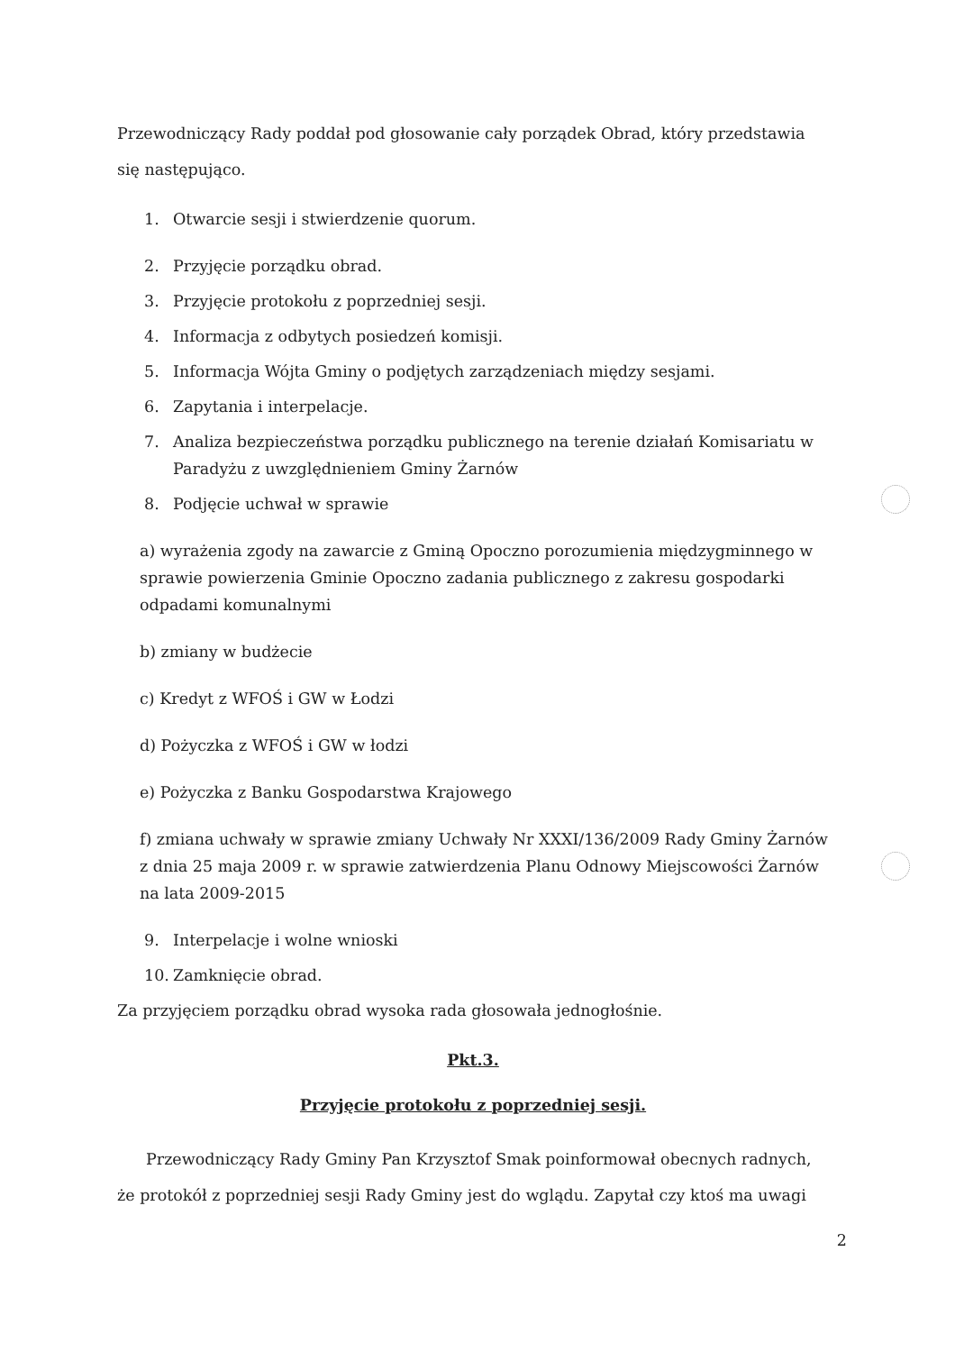Przewodniczący Rady poddał pod głosowanie cały porządek Obrad, który przedstawia się następująco.
1. Otwarcie sesji i stwierdzenie quorum.
2. Przyjęcie porządku obrad.
3. Przyjęcie protokołu z poprzedniej sesji.
4. Informacja z odbytych posiedzeń komisji.
5. Informacja Wójta Gminy o podjętych zarządzeniach między sesjami.
6. Zapytania i interpelacje.
7. Analiza bezpieczeństwa porządku publicznego na terenie działań Komisariatu w Paradyżu z uwzględnieniem Gminy Żarnów
8. Podjęcie uchwał w sprawie
a) wyrażenia zgody na zawarcie z Gminą Opoczno porozumienia międzygminnego w sprawie powierzenia Gminie Opoczno zadania publicznego z zakresu gospodarki odpadami komunalnymi
b) zmiany w budżecie
c) Kredyt z WFOŚ i GW w Łodzi
d) Pożyczka z WFOŚ i GW w łodzi
e) Pożyczka z Banku Gospodarstwa Krajowego
f) zmiana uchwały w sprawie zmiany Uchwały Nr XXXI/136/2009 Rady Gminy Żarnów z dnia 25 maja 2009 r. w sprawie zatwierdzenia Planu Odnowy Miejscowości Żarnów na lata 2009-2015
9. Interpelacje i wolne wnioski
10. Zamknięcie obrad.
Za przyjęciem porządku obrad wysoka rada głosowała jednogłośnie.
Pkt.3.
Przyjęcie protokołu z poprzedniej sesji.
Przewodniczący Rady Gminy Pan Krzysztof Smak poinformował obecnych radnych, że protokół z poprzedniej sesji Rady Gminy jest do wglądu. Zapytał czy ktoś ma uwagi
2